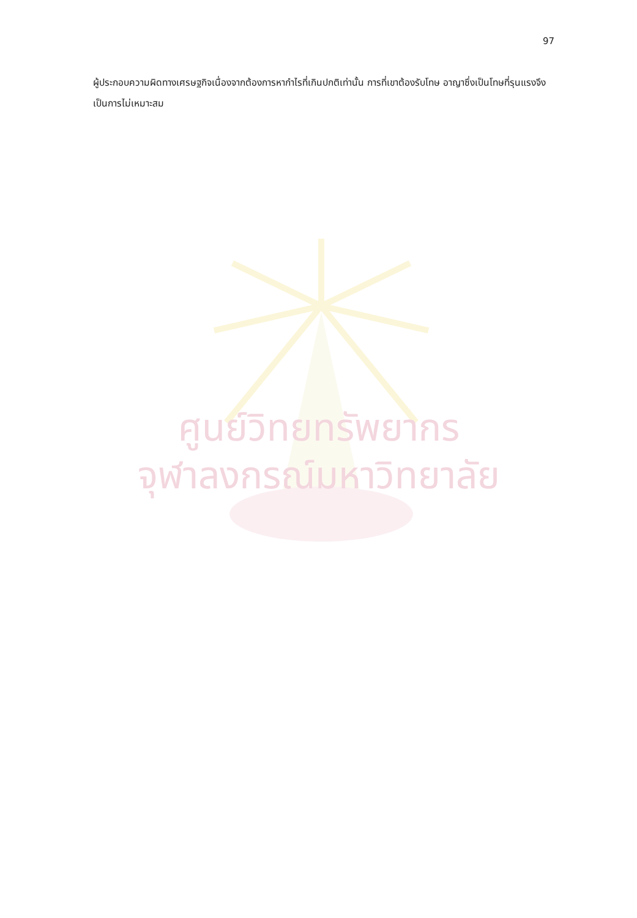97
ผู้ประกอบความผิดทางเศรษฐกิจเนื่องจากต้องการหากำไรที่เกินปกติเท่านั้น การที่เขาต้องรับโทษ อาญาซึ่งเป็นโทษที่รุนแรงจึงเป็นการไม่เหมาะสม
ศูนย์วิทยทรัพยากร
จุฬาลงกรณ์มหาวิทยาลัย